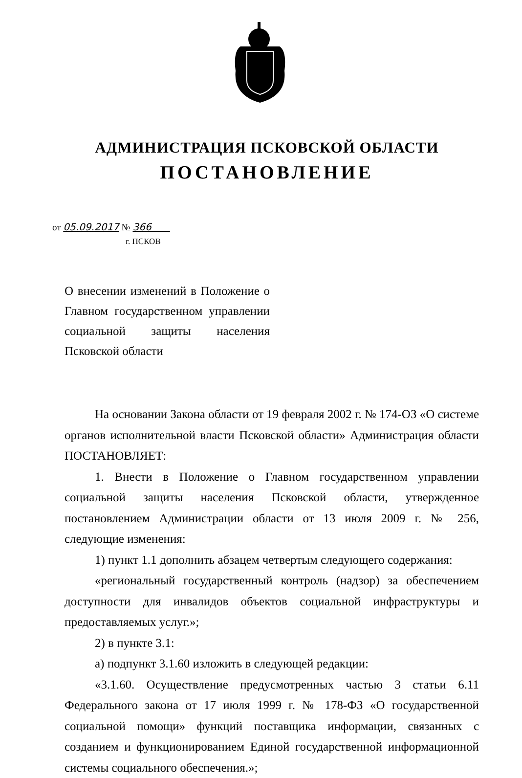АДМИНИСТРАЦИЯ ПСКОВСКОЙ ОБЛАСТИ
ПОСТАНОВЛЕНИЕ
от 05.09.2017 № 366
г. ПСКОВ
О внесении изменений в Положение о Главном государственном управлении социальной защиты населения Псковской области
На основании Закона области от 19 февраля 2002 г. № 174-ОЗ «О системе органов исполнительной власти Псковской области» Администрация области ПОСТАНОВЛЯЕТ:
1. Внести в Положение о Главном государственном управлении социальной защиты населения Псковской области, утвержденное постановлением Администрации области от 13 июля 2009 г. № 256, следующие изменения:
1) пункт 1.1 дополнить абзацем четвертым следующего содержания:
«региональный государственный контроль (надзор) за обеспечением доступности для инвалидов объектов социальной инфраструктуры и предоставляемых услуг.»;
2) в пункте 3.1:
а) подпункт 3.1.60 изложить в следующей редакции:
«3.1.60. Осуществление предусмотренных частью 3 статьи 6.11 Федерального закона от 17 июля 1999 г. № 178-ФЗ «О государственной социальной помощи» функций поставщика информации, связанных с созданием и функционированием Единой государственной информационной системы социального обеспечения.»;